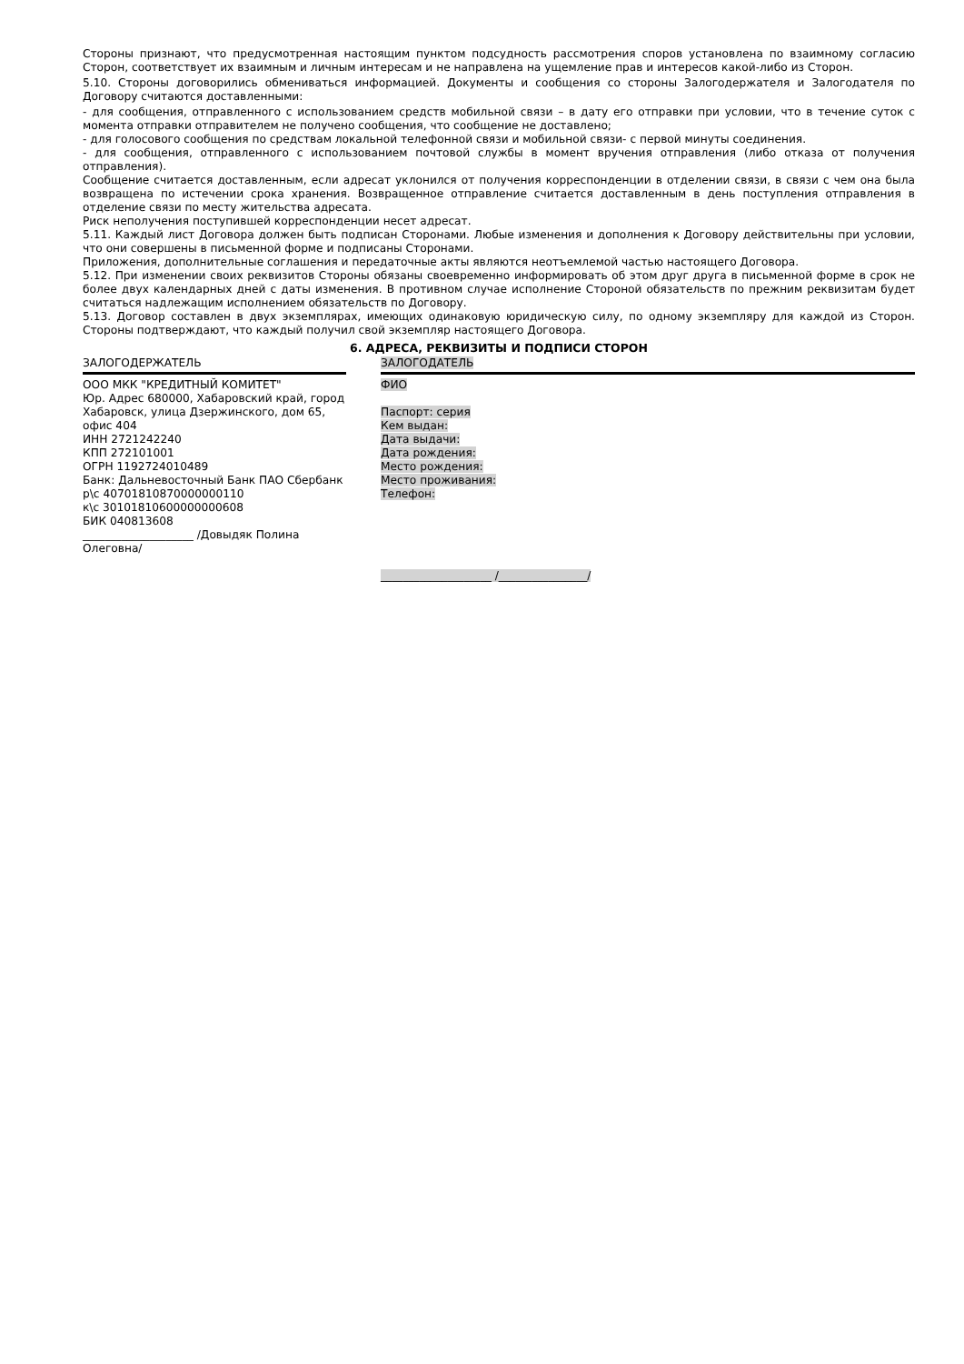Стороны признают, что предусмотренная настоящим пунктом подсудность рассмотрения споров установлена по взаимному согласию Сторон, соответствует их взаимным и личным интересам и не направлена на ущемление прав и интересов какой-либо из Сторон.
5.10. Стороны договорились обмениваться информацией. Документы и сообщения со стороны Залогодержателя и Залогодателя по Договору считаются доставленными:
- для сообщения, отправленного с использованием средств мобильной связи – в дату его отправки при условии, что в течение суток с момента отправки отправителем не получено сообщения, что сообщение не доставлено;
- для голосового сообщения по средствам локальной телефонной связи и мобильной связи- с первой минуты соединения.
- для сообщения, отправленного с использованием почтовой службы в момент вручения отправления (либо отказа от получения отправления).
Сообщение считается доставленным, если адресат уклонился от получения корреспонденции в отделении связи, в связи с чем она была возвращена по истечении срока хранения. Возвращенное отправление считается доставленным в день поступления отправления в отделение связи по месту жительства адресата.
Риск неполучения поступившей корреспонденции несет адресат.
5.11. Каждый лист Договора должен быть подписан Сторонами. Любые изменения и дополнения к Договору действительны при условии, что они совершены в письменной форме и подписаны Сторонами.
Приложения, дополнительные соглашения и передаточные акты являются неотъемлемой частью настоящего Договора.
5.12. При изменении своих реквизитов Стороны обязаны своевременно информировать об этом друг друга в письменной форме в срок не более двух календарных дней с даты изменения. В противном случае исполнение Стороной обязательств по прежним реквизитам будет считаться надлежащим исполнением обязательств по Договору.
5.13. Договор составлен в двух экземплярах, имеющих одинаковую юридическую силу, по одному экземпляру для каждой из Сторон. Стороны подтверждают, что каждый получил свой экземпляр настоящего Договора.
6. АДРЕСА, РЕКВИЗИТЫ И ПОДПИСИ СТОРОН
| ЗАЛОГОДЕРЖАТЕЛЬ | | ЗАЛОГОДАТЕЛЬ |
| ООО МКК "КРЕДИТНЫЙ КОМИТЕТ" Юр. Адрес 680000, Хабаровский край, город Хабаровск, улица Дзержинского, дом 65, офис 404 ИНН 2721242240 КПП 272101001 ОГРН 1192724010489 Банк: Дальневосточный Банк ПАО Сбербанк р\с 40701810870000000110 к\с 30101810600000000608 БИК 040813608 ____________________ /Довыдяк Полина Олеговна/ | | ФИО Паспорт: серия Кем выдан: Дата выдачи: Дата рождения: Место рождения: Место проживания: Телефон: ____________________ /________________/ |